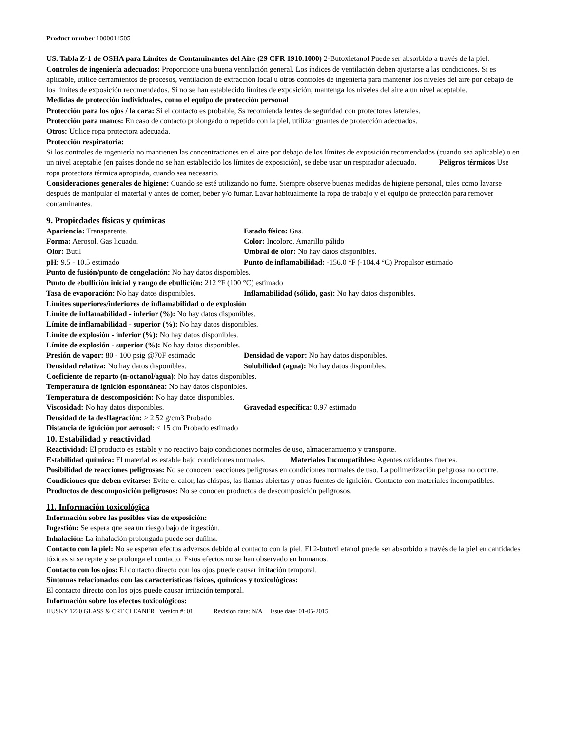Product number 1000014505
US. Tabla Z-1 de OSHA para Límites de Contaminantes del Aire (29 CFR 1910.1000) 2-Butoxietanol Puede ser absorbido a través de la piel.
Controles de ingeniería adecuados: Proporcione una buena ventilación general. Los índices de ventilación deben ajustarse a las condiciones. Si es aplicable, utilice cerramientos de procesos, ventilación de extracción local u otros controles de ingeniería para mantener los niveles del aire por debajo de los límites de exposición recomendados. Si no se han establecido límites de exposición, mantenga los niveles del aire a un nivel aceptable.
Medidas de protección individuales, como el equipo de protección personal
Protección para los ojos / la cara: Si el contacto es probable, Ss recomienda lentes de seguridad con protectores laterales.
Protección para manos: En caso de contacto prolongado o repetido con la piel, utilizar guantes de protección adecuados.
Otros: Utilice ropa protectora adecuada.
Protección respiratoria:
Si los controles de ingeniería no mantienen las concentraciones en el aire por debajo de los límites de exposición recomendados (cuando sea aplicable) o en un nivel aceptable (en países donde no se han establecido los límites de exposición), se debe usar un respirador adecuado. Peligros térmicos Use ropa protectora térmica apropiada, cuando sea necesario.
Consideraciones generales de higiene: Cuando se esté utilizando no fume. Siempre observe buenas medidas de higiene personal, tales como lavarse después de manipular el material y antes de comer, beber y/o fumar. Lavar habitualmente la ropa de trabajo y el equipo de protección para remover contaminantes.
9. Propiedades físicas y químicas
Apariencia: Transparente. Estado físico: Gas.
Forma: Aerosol. Gas licuado. Color: Incoloro. Amarillo pálido
Olor: Butil Umbral de olor: No hay datos disponibles.
pH: 9.5 - 10.5 estimado Punto de inflamabilidad: -156.0 °F (-104.4 °C) Propulsor estimado
Punto de fusión/punto de congelación: No hay datos disponibles.
Punto de ebullición inicial y rango de ebullición: 212 °F (100 °C) estimado
Tasa de evaporación: No hay datos disponibles. Inflamabilidad (sólido, gas): No hay datos disponibles.
Límites superiores/inferiores de inflamabilidad o de explosión
Límite de inflamabilidad - inferior (%): No hay datos disponibles.
Límite de inflamabilidad - superior (%): No hay datos disponibles.
Límite de explosión - inferior (%): No hay datos disponibles.
Límite de explosión - superior (%): No hay datos disponibles.
Presión de vapor: 80 - 100 psig @70F estimado Densidad de vapor: No hay datos disponibles.
Densidad relativa: No hay datos disponibles. Solubilidad (agua): No hay datos disponibles.
Coeficiente de reparto (n-octanol/agua): No hay datos disponibles.
Temperatura de ignición espontánea: No hay datos disponibles.
Temperatura de descomposición: No hay datos disponibles.
Viscosidad: No hay datos disponibles. Gravedad específica: 0.97 estimado
Densidad de la desflagración: > 2.52 g/cm3 Probado
Distancia de ignición por aerosol: < 15 cm Probado estimado
10. Estabilidad y reactividad
Reactividad: El producto es estable y no reactivo bajo condiciones normales de uso, almacenamiento y transporte.
Estabilidad química: El material es estable bajo condiciones normales. Materiales Incompatibles: Agentes oxidantes fuertes.
Posibilidad de reacciones peligrosas: No se conocen reacciones peligrosas en condiciones normales de uso. La polimerización peligrosa no ocurre.
Condiciones que deben evitarse: Evite el calor, las chispas, las llamas abiertas y otras fuentes de ignición. Contacto con materiales incompatibles.
Productos de descomposición peligrosos: No se conocen productos de descomposición peligrosos.
11. Información toxicológica
Información sobre las posibles vías de exposición:
Ingestión: Se espera que sea un riesgo bajo de ingestión.
Inhalación: La inhalación prolongada puede ser dañina.
Contacto con la piel: No se esperan efectos adversos debido al contacto con la piel. El 2-butoxi etanol puede ser absorbido a través de la piel en cantidades tóxicas si se repite y se prolonga el contacto. Estos efectos no se han observado en humanos.
Contacto con los ojos: El contacto directo con los ojos puede causar irritación temporal.
Síntomas relacionados con las características físicas, químicas y toxicológicas:
El contacto directo con los ojos puede causar irritación temporal.
Información sobre los efectos toxicológicos:
HUSKY 1220 GLASS & CRT CLEANER Version #: 01 Revision date: N/A Issue date: 01-05-2015